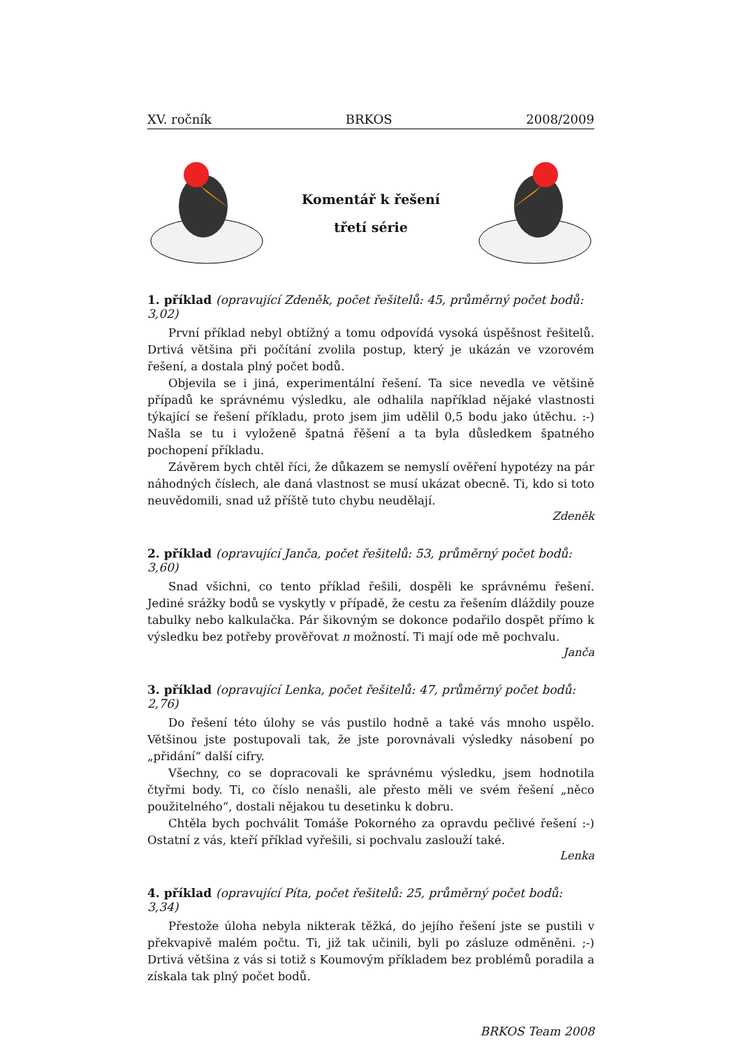XV. ročník BRKOS 2008/2009
Komentář k řešení
třetí série
1. příklad (opravující Zdeněk, počet řešitelů: 45, průměrný počet bodů: 3,02)
První příklad nebyl obtížný a tomu odpovídá vysoká úspěšnost řešitelů. Drtivá většina při počítání zvolila postup, který je ukázán ve vzorovém řešení, a dostala plný počet bodů.
Objevila se i jiná, experimentální řešení. Ta sice nevedla ve většině případů ke správnému výsledku, ale odhalila například nějaké vlastnosti týkající se řešení příkladu, proto jsem jim udělil 0,5 bodu jako útěchu. :-) Našla se tu i vyloženě špatná řěšení a ta byla důsledkem špatného pochopení příkladu.
Závěrem bych chtěl říci, že důkazem se nemyslí ověření hypotézy na pár náhodných číslech, ale daná vlastnost se musí ukázat obecně. Ti, kdo si toto neuvědomili, snad už příště tuto chybu neudělají.
Zdeněk
2. příklad (opravující Janča, počet řešitelů: 53, průměrný počet bodů: 3,60)
Snad všichni, co tento příklad řešili, dospěli ke správnému řešení. Jediné srážky bodů se vyskytly v případě, že cestu za řešením dláždily pouze tabulky nebo kalkulačka. Pár šikovným se dokonce podařilo dospět přímo k výsledku bez potřeby prověřovat n možností. Ti mají ode mě pochvalu.
Janča
3. příklad (opravující Lenka, počet řešitelů: 47, průměrný počet bodů: 2,76)
Do řešení této úlohy se vás pustilo hodně a také vás mnoho uspělo. Většinou jste postupovali tak, že jste porovnávali výsledky násobení po „přidání“ další cifry.
Všechny, co se dopracovali ke správnému výsledku, jsem hodnotila čtyřmi body. Ti, co číslo nenašli, ale přesto měli ve svém řešení „něco použitelného“, dostali nějakou tu desetinku k dobru.
Chtěla bych pochválit Tomáše Pokorného za opravdu pečlivé řešení :-) Ostatní z vás, kteří příklad vyřešili, si pochvalu zaslouží také.
Lenka
4. příklad (opravující Píta, počet řešitelů: 25, průměrný počet bodů: 3,34)
Přestože úloha nebyla nikterak těžká, do jejího řešení jste se pustili v překvapivě malém počtu. Ti, již tak učinili, byli po zásluze odměněni. ;-) Drtivá většina z vás si totiž s Koumovým příkladem bez problémů poradila a získala tak plný počet bodů.
BRKOS Team 2008